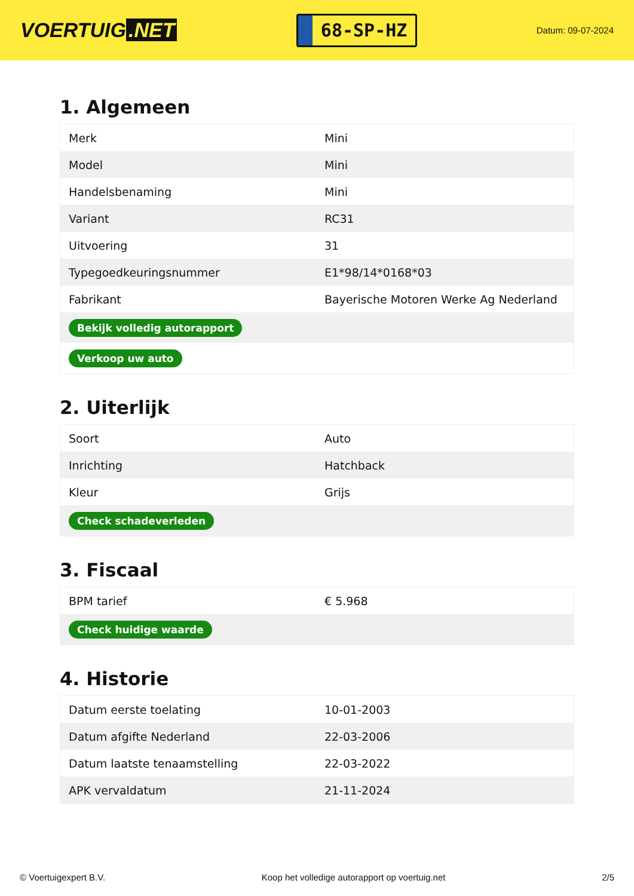VOERTUIG.NET
68-SP-HZ
Datum: 09-07-2024
1. Algemeen
| Merk | Mini |
| Model | Mini |
| Handelsbenaming | Mini |
| Variant | RC31 |
| Uitvoering | 31 |
| Typegoedkeuringsnummer | E1*98/14*0168*03 |
| Fabrikant | Bayerische Motoren Werke Ag Nederland |
| Bekijk volledig autorapport | |
| Verkoop uw auto | |
2. Uiterlijk
| Soort | Auto |
| Inrichting | Hatchback |
| Kleur | Grijs |
| Check schadeverleden | |
3. Fiscaal
| BPM tarief | € 5.968 |
| Check huidige waarde | |
4. Historie
| Datum eerste toelating | 10-01-2003 |
| Datum afgifte Nederland | 22-03-2006 |
| Datum laatste tenaamstelling | 22-03-2022 |
| APK vervaldatum | 21-11-2024 |
© Voertuigexpert B.V. Koop het volledige autorapport op voertuig.net 2/5